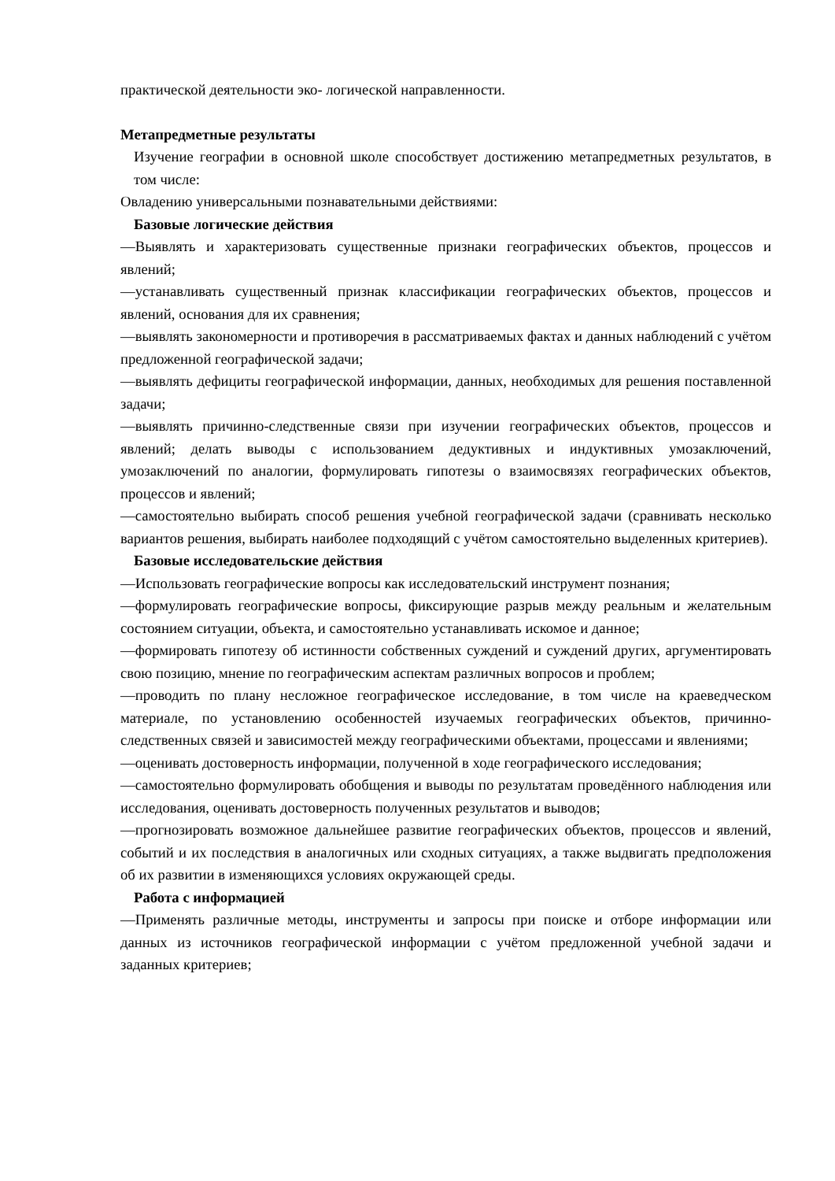практической деятельности эко- логической направленности.
Метапредметные результаты
Изучение географии в основной школе способствует достижению метапредметных результатов, в том числе:
Овладению универсальными познавательными действиями:
Базовые логические действия
—Выявлять и характеризовать существенные признаки географических объектов, процессов и явлений;
—устанавливать существенный признак классификации географических объектов, процессов и явлений, основания для их сравнения;
—выявлять закономерности и противоречия в рассматриваемых фактах и данных наблюдений с учётом предложенной географической задачи;
—выявлять дефициты географической информации, данных, необходимых для решения поставленной задачи;
—выявлять причинно-следственные связи при изучении географических объектов, процессов и явлений; делать выводы с использованием дедуктивных и индуктивных умозаключений, умозаключений по аналогии, формулировать гипотезы о взаимосвязях географических объектов, процессов и явлений;
—самостоятельно выбирать способ решения учебной географической задачи (сравнивать несколько вариантов решения, выбирать наиболее подходящий с учётом самостоятельно выделенных критериев).
Базовые исследовательские действия
—Использовать географические вопросы как исследовательский инструмент познания;
—формулировать географические вопросы, фиксирующие разрыв между реальным и желательным состоянием ситуации, объекта, и самостоятельно устанавливать искомое и данное;
—формировать гипотезу об истинности собственных суждений и суждений других, аргументировать свою позицию, мнение по географическим аспектам различных вопросов и проблем;
—проводить по плану несложное географическое исследование, в том числе на краеведческом материале, по установлению особенностей изучаемых географических объектов, причинно-следственных связей и зависимостей между географическими объектами, процессами и явлениями;
—оценивать достоверность информации, полученной в ходе географического исследования;
—самостоятельно формулировать обобщения и выводы по результатам проведённого наблюдения или исследования, оценивать достоверность полученных результатов и выводов;
—прогнозировать возможное дальнейшее развитие географических объектов, процессов и явлений, событий и их последствия в аналогичных или сходных ситуациях, а также выдвигать предположения об их развитии в изменяющихся условиях окружающей среды.
Работа с информацией
—Применять различные методы, инструменты и запросы при поиске и отборе информации или данных из источников географической информации с учётом предложенной учебной задачи и заданных критериев;